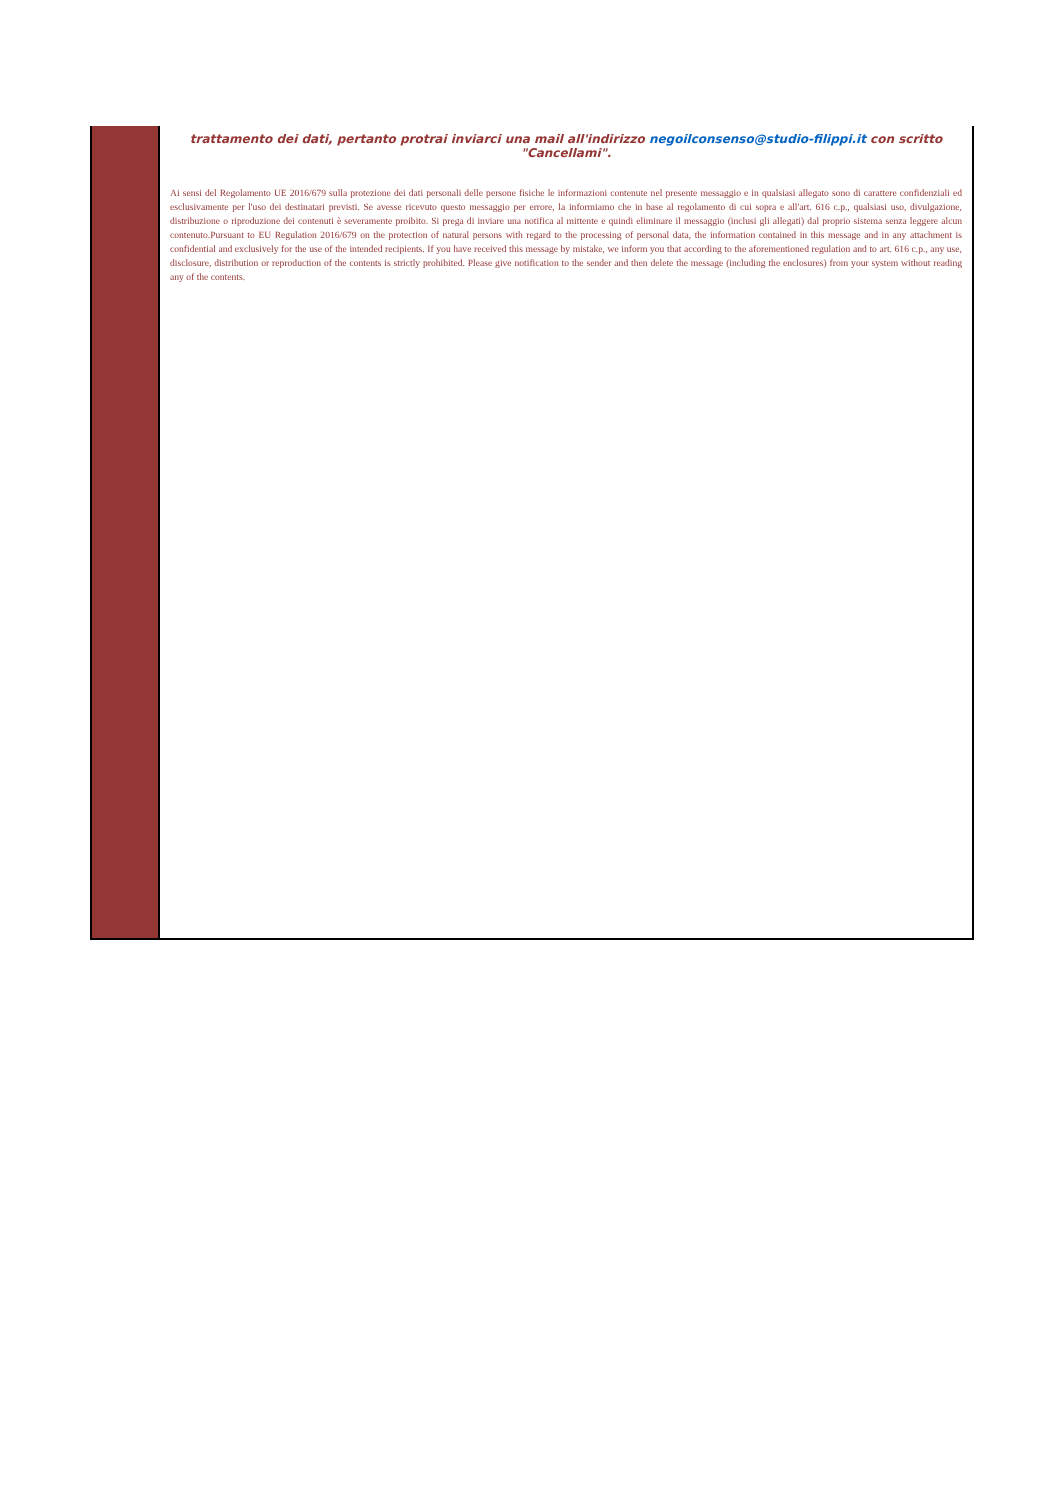trattamento dei dati, pertanto protrai inviarci una mail all'indirizzo negoilconsenso@studio-filippi.it con scritto "Cancellami".
Ai sensi del Regolamento UE 2016/679 sulla protezione dei dati personali delle persone fisiche le informazioni contenute nel presente messaggio e in qualsiasi allegato sono di carattere confidenziali ed esclusivamente per l'uso dei destinatari previsti. Se avesse ricevuto questo messaggio per errore, la informiamo che in base al regolamento di cui sopra e all'art. 616 c.p., qualsiasi uso, divulgazione, distribuzione o riproduzione dei contenuti è severamente proibito. Si prega di inviare una notifica al mittente e quindi eliminare il messaggio (inclusi gli allegati) dal proprio sistema senza leggere alcun contenuto.Pursuant to EU Regulation 2016/679 on the protection of natural persons with regard to the processing of personal data, the information contained in this message and in any attachment is confidential and exclusively for the use of the intended recipients. If you have received this message by mistake, we inform you that according to the aforementioned regulation and to art. 616 c.p., any use, disclosure, distribution or reproduction of the contents is strictly prohibited. Please give notification to the sender and then delete the message (including the enclosures) from your system without reading any of the contents.